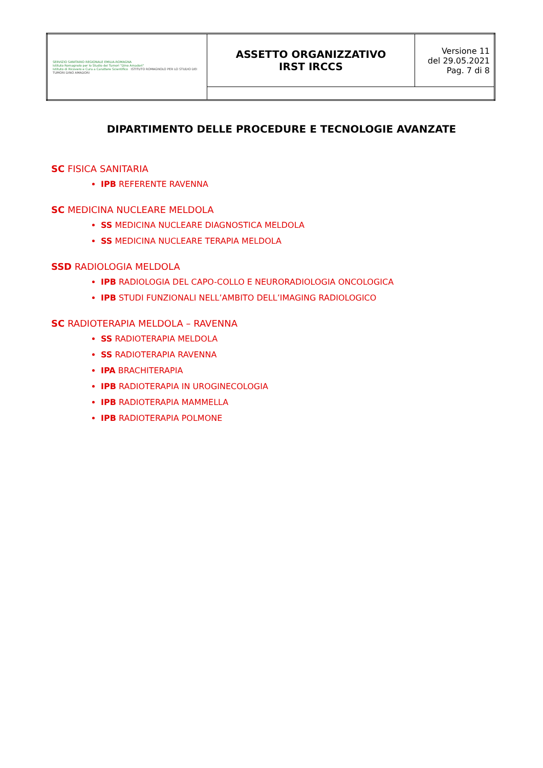| SERVIZIO SANITARIO REGIONALE EMILIA-ROMAGNA Istituto Romagnolo per lo Studio dei Tumori "Dino Amadori" Istituto di Ricovero e Cura a Carattere Scientifico ISTITUTO ROMAGNOLO PER LO STUDIO DEI TUMORI DINO AMADORI | ASSETTO ORGANIZZATIVO IRST IRCCS | Versione 11 del 29.05.2021 Pag. 7 di 8 |
DIPARTIMENTO DELLE PROCEDURE E TECNOLOGIE AVANZATE
SC FISICA SANITARIA
IPB REFERENTE RAVENNA
SC MEDICINA NUCLEARE MELDOLA
SS MEDICINA NUCLEARE DIAGNOSTICA MELDOLA
SS MEDICINA NUCLEARE TERAPIA MELDOLA
SSD RADIOLOGIA MELDOLA
IPB RADIOLOGIA DEL CAPO-COLLO E NEURORADIOLOGIA ONCOLOGICA
IPB STUDI FUNZIONALI NELL’AMBITO DELL’IMAGING RADIOLOGICO
SC RADIOTERAPIA MELDOLA – RAVENNA
SS RADIOTERAPIA MELDOLA
SS RADIOTERAPIA RAVENNA
IPA BRACHITERAPIA
IPB RADIOTERAPIA IN UROGINECOLOGIA
IPB RADIOTERAPIA MAMMELLA
IPB RADIOTERAPIA POLMONE